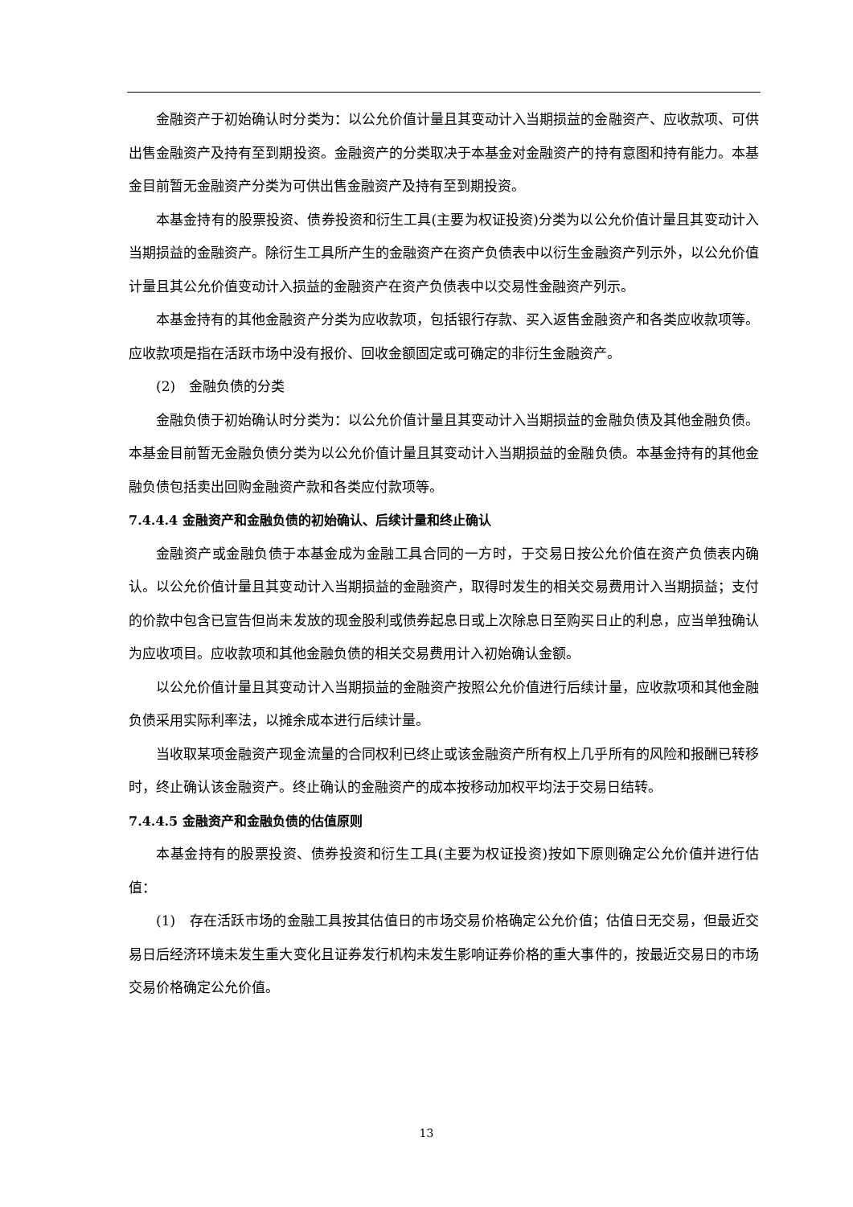金融资产于初始确认时分类为：以公允价值计量且其变动计入当期损益的金融资产、应收款项、可供出售金融资产及持有至到期投资。金融资产的分类取决于本基金对金融资产的持有意图和持有能力。本基金目前暂无金融资产分类为可供出售金融资产及持有至到期投资。
本基金持有的股票投资、债券投资和衍生工具(主要为权证投资)分类为以公允价值计量且其变动计入当期损益的金融资产。除衍生工具所产生的金融资产在资产负债表中以衍生金融资产列示外，以公允价值计量且其公允价值变动计入损益的金融资产在资产负债表中以交易性金融资产列示。
本基金持有的其他金融资产分类为应收款项，包括银行存款、买入返售金融资产和各类应收款项等。应收款项是指在活跃市场中没有报价、回收金额固定或可确定的非衍生金融资产。
(2)　金融负债的分类
金融负债于初始确认时分类为：以公允价值计量且其变动计入当期损益的金融负债及其他金融负债。本基金目前暂无金融负债分类为以公允价值计量且其变动计入当期损益的金融负债。本基金持有的其他金融负债包括卖出回购金融资产款和各类应付款项等。
7.4.4.4 金融资产和金融负债的初始确认、后续计量和终止确认
金融资产或金融负债于本基金成为金融工具合同的一方时，于交易日按公允价值在资产负债表内确认。以公允价值计量且其变动计入当期损益的金融资产，取得时发生的相关交易费用计入当期损益；支付的价款中包含已宣告但尚未发放的现金股利或债券起息日或上次除息日至购买日止的利息，应当单独确认为应收项目。应收款项和其他金融负债的相关交易费用计入初始确认金额。
以公允价值计量且其变动计入当期损益的金融资产按照公允价值进行后续计量，应收款项和其他金融负债采用实际利率法，以摊余成本进行后续计量。
当收取某项金融资产现金流量的合同权利已终止或该金融资产所有权上几乎所有的风险和报酬已转移时，终止确认该金融资产。终止确认的金融资产的成本按移动加权平均法于交易日结转。
7.4.4.5 金融资产和金融负债的估值原则
本基金持有的股票投资、债券投资和衍生工具(主要为权证投资)按如下原则确定公允价值并进行估值：
(1)　存在活跃市场的金融工具按其估值日的市场交易价格确定公允价值；估值日无交易，但最近交易日后经济环境未发生重大变化且证券发行机构未发生影响证券价格的重大事件的，按最近交易日的市场交易价格确定公允价值。
13